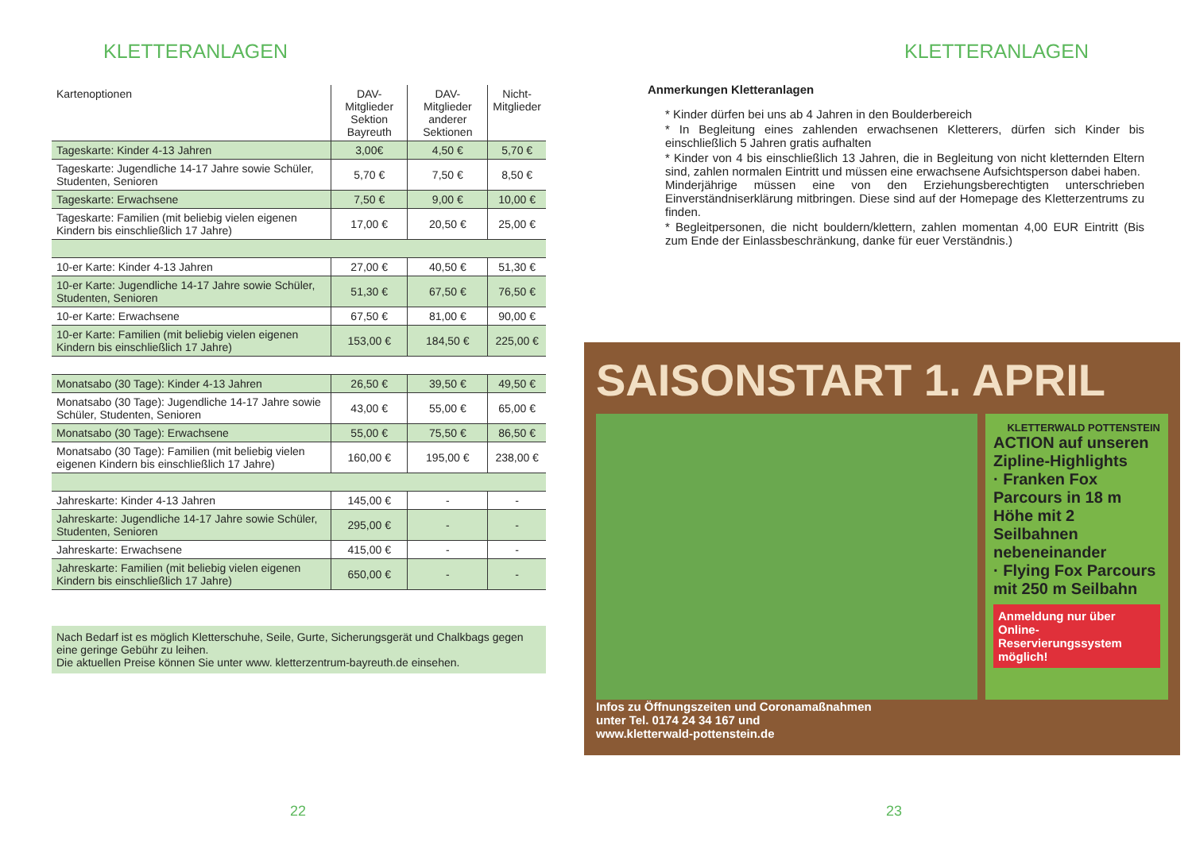KLETTERANLAGEN
| Kartenoptionen | DAV-Mitglieder Sektion Bayreuth | DAV-Mitglieder anderer Sektionen | Nicht- Mitglieder |
| --- | --- | --- | --- |
| Tageskarte: Kinder 4-13 Jahren | 3,00€ | 4,50 € | 5,70 € |
| Tageskarte: Jugendliche 14-17 Jahre sowie Schüler, Studenten, Senioren | 5,70 € | 7,50 € | 8,50 € |
| Tageskarte: Erwachsene | 7,50 € | 9,00 € | 10,00 € |
| Tageskarte: Familien (mit beliebig vielen eigenen Kindern bis einschließlich 17 Jahre) | 17,00 € | 20,50 € | 25,00 € |
| 10-er Karte: Kinder 4-13 Jahren | 27,00 € | 40,50 € | 51,30 € |
| 10-er Karte: Jugendliche 14-17 Jahre sowie Schüler, Studenten, Senioren | 51,30 € | 67,50 € | 76,50 € |
| 10-er Karte: Erwachsene | 67,50 € | 81,00 € | 90,00 € |
| 10-er Karte: Familien (mit beliebig vielen eigenen Kindern bis einschließlich 17 Jahre) | 153,00 € | 184,50 € | 225,00 € |
| Monatsabo (30 Tage): Kinder 4-13 Jahren | 26,50 € | 39,50 € | 49,50 € |
| Monatsabo (30 Tage): Jugendliche 14-17 Jahre sowie Schüler, Studenten, Senioren | 43,00 € | 55,00 € | 65,00 € |
| Monatsabo (30 Tage): Erwachsene | 55,00 € | 75,50 € | 86,50 € |
| Monatsabo (30 Tage): Familien (mit beliebig vielen eigenen Kindern bis einschließlich 17 Jahre) | 160,00 € | 195,00 € | 238,00 € |
| Jahreskarte: Kinder 4-13 Jahren | 145,00 € | - | - |
| Jahreskarte: Jugendliche 14-17 Jahre sowie Schüler, Studenten, Senioren | 295,00 € | - | - |
| Jahreskarte: Erwachsene | 415,00 € | - | - |
| Jahreskarte: Familien (mit beliebig vielen eigenen Kindern bis einschließlich 17 Jahre) | 650,00 € | - | - |
Nach Bedarf ist es möglich Kletterschuhe, Seile, Gurte, Sicherungsgerät und Chalkbags gegen eine geringe Gebühr zu leihen.
Die aktuellen Preise können Sie unter www. kletterzentrum-bayreuth.de einsehen.
22
KLETTERANLAGEN
Anmerkungen Kletteranlagen
* Kinder dürfen bei uns ab 4 Jahren in den Boulderbereich
* In Begleitung eines zahlenden erwachsenen Kletterers, dürfen sich Kinder bis einschließlich 5 Jahren gratis aufhalten
* Kinder von 4 bis einschließlich 13 Jahren, die in Begleitung von nicht kletternden Eltern sind, zahlen normalen Eintritt und müssen eine erwachsene Aufsichtsperson dabei haben.
Minderjährige müssen eine von den Erziehungsberechtigten unterschrieben Einverständniserklärung mitbringen. Diese sind auf der Homepage des Kletterzentrums zu finden.
* Begleitpersonen, die nicht bouldern/klettern, zahlen momentan 4,00 EUR Eintritt (Bis zum Ende der Einlassbeschränkung, danke für euer Verständnis.)
SAISONSTART 1. APRIL
KLETTERWALD POTTENSTEIN
ACTION auf unseren Zipline-Highlights
· Franken Fox Parcours in 18 m Höhe mit 2 Seilbahnen nebeneinander
· Flying Fox Parcours mit 250 m Seilbahn
Anmeldung nur über Online-Reservierungssystem möglich!
Infos zu Öffnungszeiten und Coronamaßnahmen
unter Tel. 0174 24 34 167 und
www.kletterwald-pottenstein.de
23